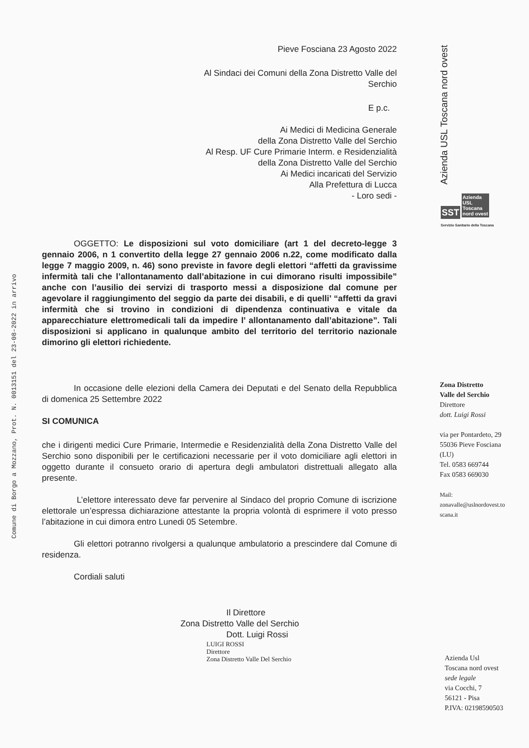Comune di Borgo a Mozzano, Prot. N. 0013151 del 23-08-2022 in arrivo
Pieve Fosciana 23 Agosto 2022
Al Sindaci dei Comuni della Zona Distretto Valle del
Serchio
E p.c.
Ai Medici di Medicina Generale
della Zona Distretto Valle del Serchio
Al Resp. UF Cure Primarie Interm. e Residenzialità
della Zona Distretto Valle del Serchio
Ai Medici incaricati del Servizio
Alla Prefettura di Lucca
- Loro sedi -
OGGETTO: Le disposizioni sul voto domiciliare (art 1 del decreto-legge 3 gennaio 2006, n 1 convertito della legge 27 gennaio 2006 n.22, come modificato dalla legge 7 maggio 2009, n. 46) sono previste in favore degli elettori “affetti da gravissime infermità tali che l’allontanamento dall’abitazione in cui dimorano risulti impossibile” anche con l’ausilio dei servizi di trasporto messi a disposizione dal comune per agevolare il raggiungimento del seggio da parte dei disabili, e di quelli’ “affetti da gravi infermità che si trovino in condizioni di dipendenza continuativa e vitale da apparecchiature elettromedicali tali da impedire l’ allontanamento dall’abitazione”. Tali disposizioni si applicano in qualunque ambito del territorio del territorio nazionale dimorino gli elettori richiedente.
In occasione delle elezioni della Camera dei Deputati e del Senato della Repubblica di domenica 25 Settembre 2022
SI COMUNICA
che i dirigenti medici Cure Primarie, Intermedie e Residenzialità della Zona Distretto Valle del Serchio sono disponibili per le certificazioni necessarie per il voto domiciliare agli elettori in oggetto durante il consueto orario di apertura degli ambulatori distrettuali allegato alla presente.
L’elettore interessato deve far pervenire al Sindaco del proprio Comune di iscrizione elettorale un’espressa dichiarazione attestante la propria volontà di esprimere il voto presso l’abitazione in cui dimora entro Lunedi 05 Setembre.
Gli elettori potranno rivolgersi a qualunque ambulatorio a prescindere dal Comune di residenza.
Cordiali saluti
Il Direttore
Zona Distretto Valle del Serchio
Dott. Luigi Rossi
LUIGI ROSSI
Direttore
Zona Distretto Valle Del Serchio
Azienda USL Toscana nord ovest
SST Azienda
USL
Toscana
nord ovest
Servizio Sanitario della Toscana
Zona Distretto
Valle del Serchio
Direttore
dott. Luigi Rossi
via per Pontardeto, 29
55036 Pieve Fosciana
(LU)
Tel. 0583 669744
Fax 0583 669030
Mail:
zonavalle@uslnordovest.to
scana.it
Azienda Usl
Toscana nord ovest
sede legale
via Cocchi, 7
56121 - Pisa
P.IVA: 02198590503